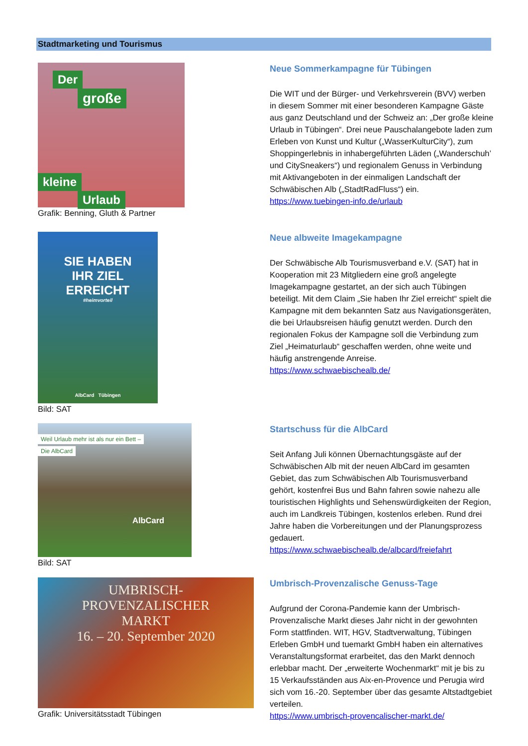Stadtmarketing und Tourismus
Der
große
kleine
Urlaub
Grafik: Benning, Gluth & Partner
Neue Sommerkampagne für Tübingen
Die WIT und der Bürger- und Verkehrsverein (BVV) werben in diesem Sommer mit einer besonderen Kampagne Gäste aus ganz Deutschland und der Schweiz an: „Der große kleine Urlaub in Tübingen“. Drei neue Pauschalangebote laden zum Erleben von Kunst und Kultur („WasserKulturCity“), zum Shoppingerlebnis in inhabergeführten Läden („Wanderschuh’ und CitySneakers“) und regionalem Genuss in Verbindung mit Aktivangeboten in der einmaligen Landschaft der Schwäbischen Alb („StadtRadFluss“) ein.
https://www.tuebingen-info.de/urlaub
SIE HABEN
IHR ZIEL
ERREICHT
#heimvorteil
AlbCard Tübingen
Bild: SAT
Neue albweite Imagekampagne
Der Schwäbische Alb Tourismusverband e.V. (SAT) hat in Kooperation mit 23 Mitgliedern eine groß angelegte Imagekampagne gestartet, an der sich auch Tübingen beteiligt. Mit dem Claim „Sie haben Ihr Ziel erreicht“ spielt die Kampagne mit dem bekannten Satz aus Navigationsgeräten, die bei Urlaubsreisen häufig genutzt werden. Durch den regionalen Fokus der Kampagne soll die Verbindung zum Ziel „Heimaturlaub“ geschaffen werden, ohne weite und häufig anstrengende Anreise.
https://www.schwaebischealb.de/
Weil Urlaub mehr ist als nur ein Bett –
Die AlbCard
AlbCard
Bild: SAT
Startschuss für die AlbCard
Seit Anfang Juli können Übernachtungsgäste auf der Schwäbischen Alb mit der neuen AlbCard im gesamten Gebiet, das zum Schwäbischen Alb Tourismusverband gehört, kostenfrei Bus und Bahn fahren sowie nahezu alle touristischen Highlights und Sehenswürdigkeiten der Region, auch im Landkreis Tübingen, kostenlos erleben. Rund drei Jahre haben die Vorbereitungen und der Planungsprozess gedauert.
https://www.schwaebischealb.de/albcard/freiefahrt
UMBRISCH-
PROVENZALISCHER
MARKT
16. – 20. September 2020
Grafik: Universitätsstadt Tübingen
Umbrisch-Provenzalische Genuss-Tage
Aufgrund der Corona-Pandemie kann der Umbrisch-Provenzalische Markt dieses Jahr nicht in der gewohnten Form stattfinden. WIT, HGV, Stadtverwaltung, Tübingen Erleben GmbH und tuemarkt GmbH haben ein alternatives Veranstaltungsformat erarbeitet, das den Markt dennoch erlebbar macht. Der „erweiterte Wochenmarkt“ mit je bis zu 15 Verkaufsständen aus Aix-en-Provence und Perugia wird sich vom 16.-20. September über das gesamte Altstadtgebiet verteilen.
https://www.umbrisch-provencalischer-markt.de/